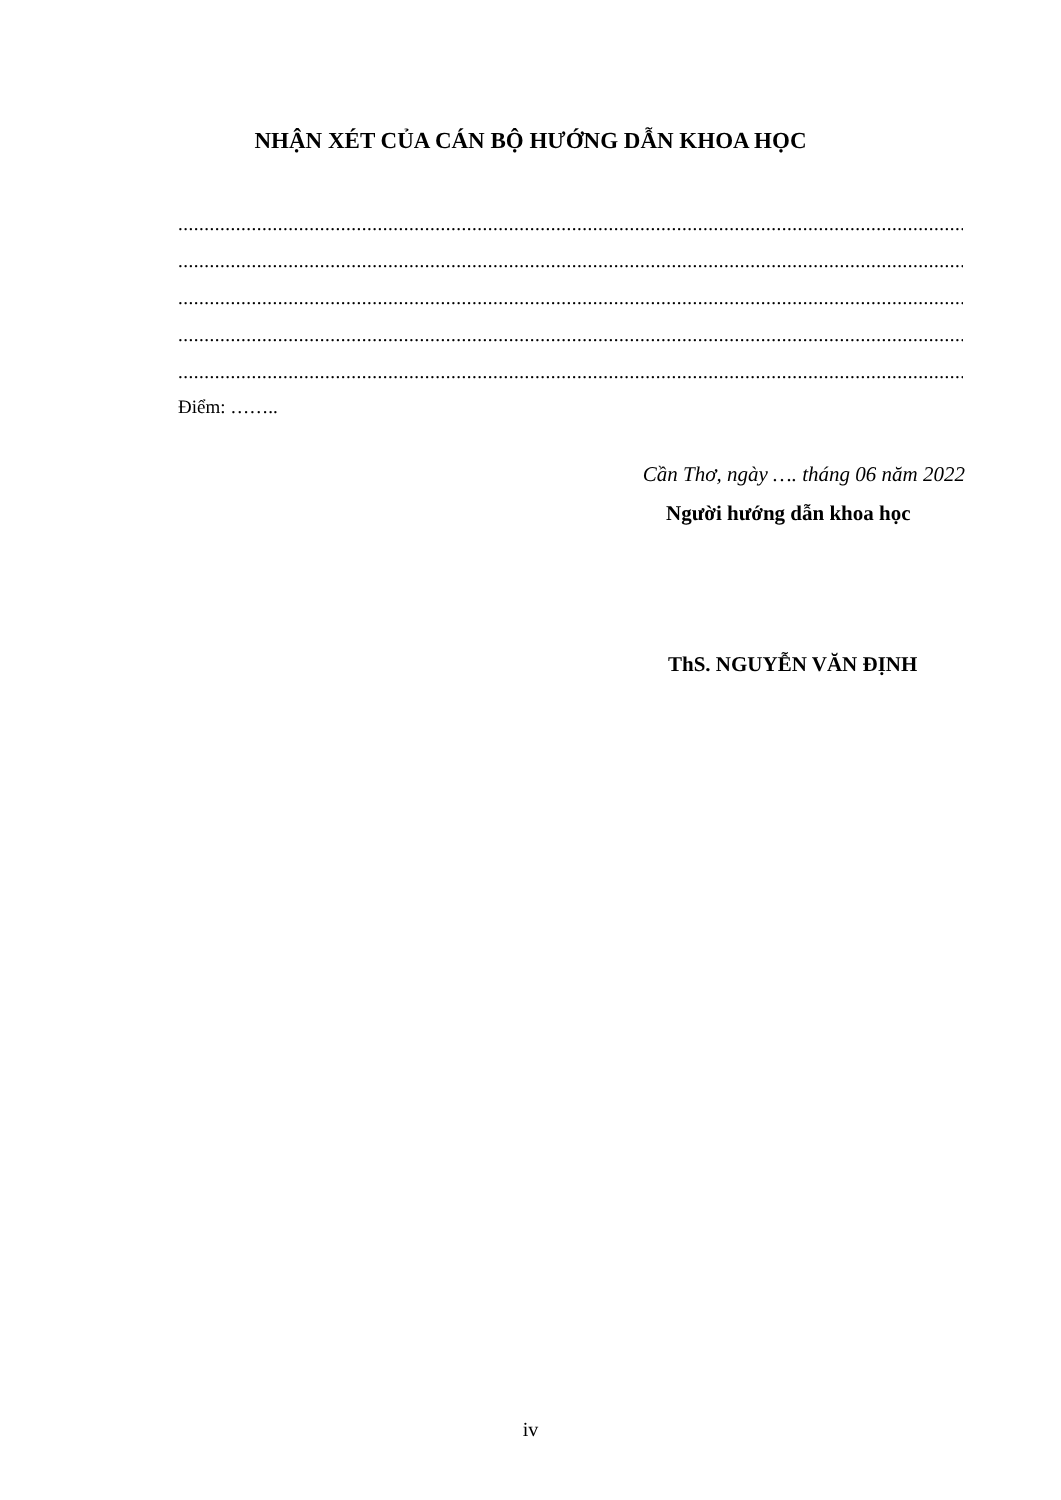NHẬN XÉT CỦA CÁN BỘ HƯỚNG DẪN KHOA HỌC
.....................................................................................................................................................................
.....................................................................................................................................................................
.....................................................................................................................................................................
.....................................................................................................................................................................
.....................................................................................................................................................................
Điểm: ……..
Cần Thơ, ngày …. tháng 06 năm 2022
Người hướng dẫn khoa học
ThS. NGUYỄN VĂN ĐỊNH
iv